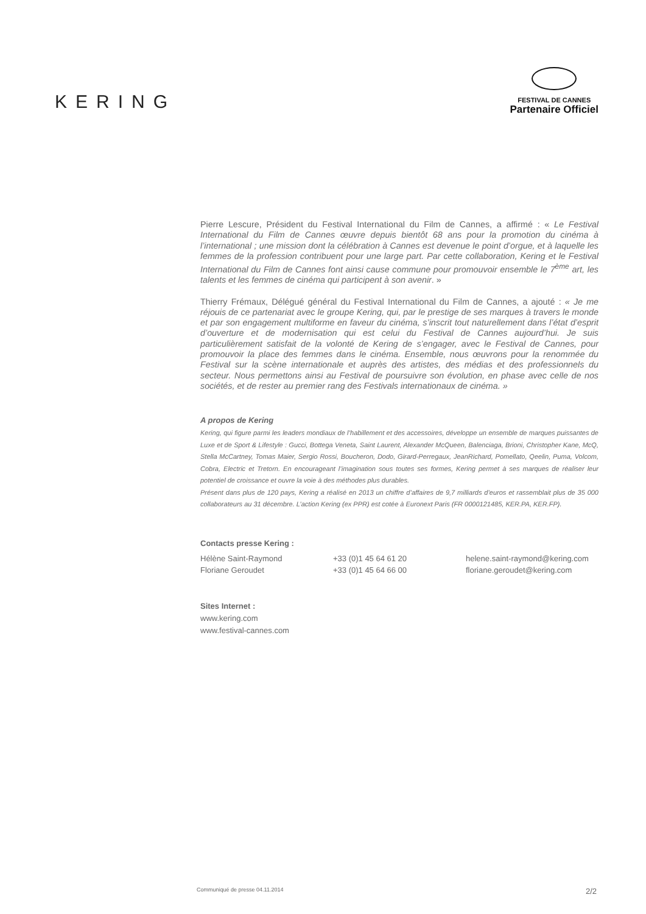KERING
FESTIVAL DE CANNES
Partenaire Officiel
Pierre Lescure, Président du Festival International du Film de Cannes, a affirmé : « Le Festival International du Film de Cannes œuvre depuis bientôt 68 ans pour la promotion du cinéma à l’international ; une mission dont la célébration à Cannes est devenue le point d’orgue, et à laquelle les femmes de la profession contribuent pour une large part. Par cette collaboration, Kering et le Festival International du Film de Cannes font ainsi cause commune pour promouvoir ensemble le 7<sup>ème</sup> art, les talents et les femmes de cinéma qui participent à son avenir. »
Thierry Frémaux, Délégué général du Festival International du Film de Cannes, a ajouté : « Je me réjouis de ce partenariat avec le groupe Kering, qui, par le prestige de ses marques à travers le monde et par son engagement multiforme en faveur du cinéma, s’inscrit tout naturellement dans l’état d’esprit d’ouverture et de modernisation qui est celui du Festival de Cannes aujourd’hui. Je suis particulièrement satisfait de la volonté de Kering de s’engager, avec le Festival de Cannes, pour promouvoir la place des femmes dans le cinéma. Ensemble, nous œuvrons pour la renommée du Festival sur la scène internationale et auprès des artistes, des médias et des professionnels du secteur. Nous permettons ainsi au Festival de poursuivre son évolution, en phase avec celle de nos sociétés, et de rester au premier rang des Festivals internationaux de cinéma. »
A propos de Kering
Kering, qui figure parmi les leaders mondiaux de l’habillement et des accessoires, développe un ensemble de marques puissantes de Luxe et de Sport & Lifestyle : Gucci, Bottega Veneta, Saint Laurent, Alexander McQueen, Balenciaga, Brioni, Christopher Kane, McQ, Stella McCartney, Tomas Maier, Sergio Rossi, Boucheron, Dodo, Girard-Perregaux, JeanRichard, Pomellato, Qeelin, Puma, Volcom, Cobra, Electric et Tretorn. En encourageant l’imagination sous toutes ses formes, Kering permet à ses marques de réaliser leur potentiel de croissance et ouvre la voie à des méthodes plus durables.
Présent dans plus de 120 pays, Kering a réalisé en 2013 un chiffre d’affaires de 9,7 milliards d’euros et rassemblait plus de 35 000 collaborateurs au 31 décembre. L’action Kering (ex PPR) est cotée à Euronext Paris (FR 0000121485, KER.PA, KER.FP).
Contacts presse Kering :
| Hélène Saint-Raymond | +33 (0)1 45 64 61 20 | helene.saint-raymond@kering.com |
| Floriane Geroudet | +33 (0)1 45 64 66 00 | floriane.geroudet@kering.com |
Sites Internet :
www.kering.com
www.festival-cannes.com
Communiqué de presse 04.11.2014 2/2